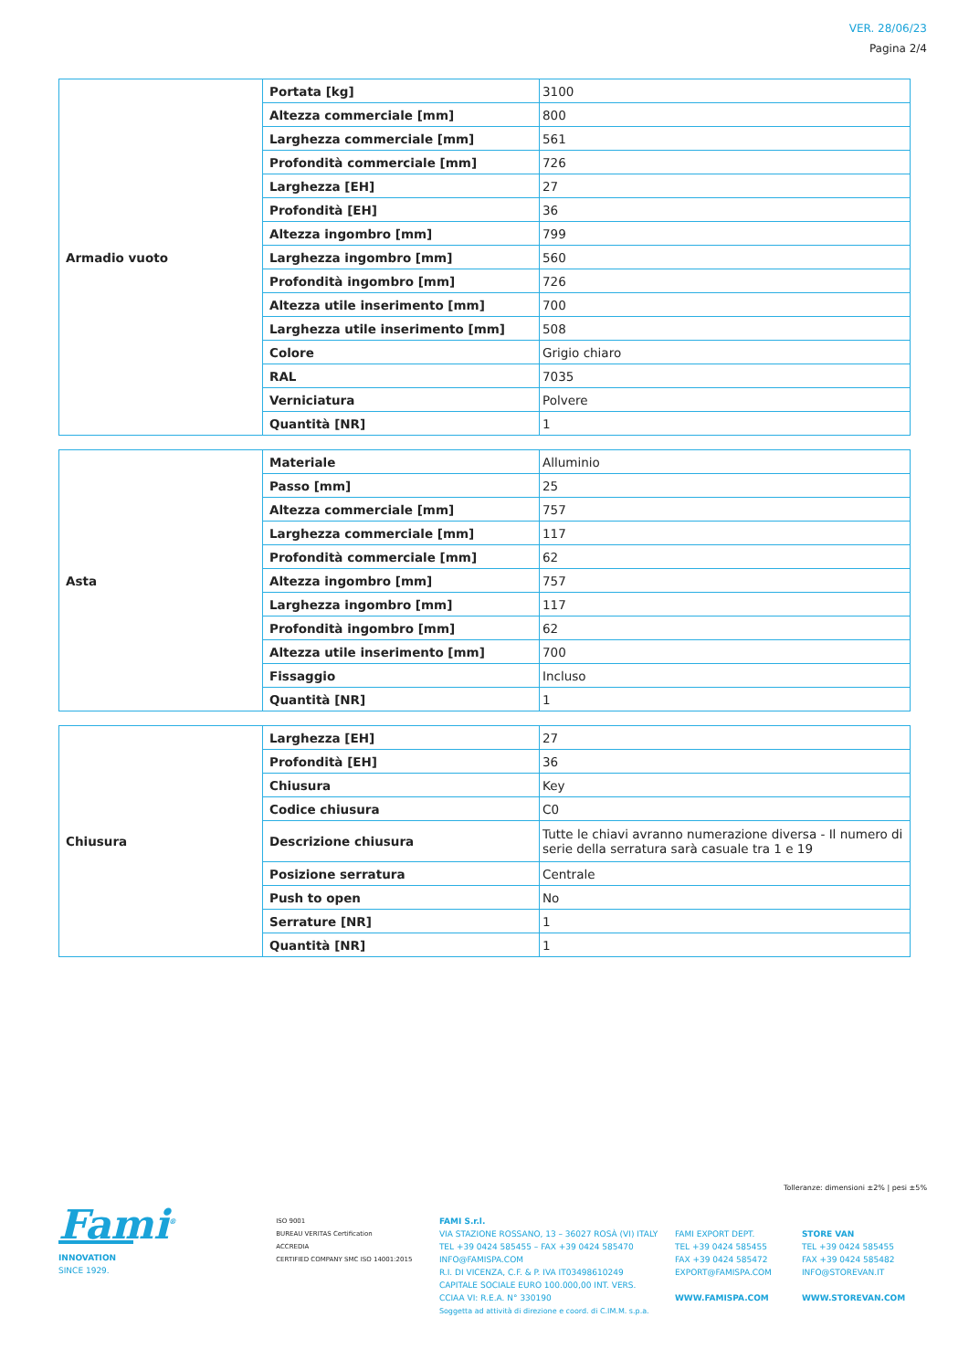VER. 28/06/23
Pagina 2/4
| Armadio vuoto | Portata [kg] | 3100 |
| | Altezza commerciale [mm] | 800 |
| | Larghezza commerciale [mm] | 561 |
| | Profondità commerciale [mm] | 726 |
| | Larghezza [EH] | 27 |
| | Profondità [EH] | 36 |
| | Altezza ingombro [mm] | 799 |
| | Larghezza ingombro [mm] | 560 |
| | Profondità ingombro [mm] | 726 |
| | Altezza utile inserimento [mm] | 700 |
| | Larghezza utile inserimento [mm] | 508 |
| | Colore | Grigio chiaro |
| | RAL | 7035 |
| | Verniciatura | Polvere |
| | Quantità [NR] | 1 |
| Asta | Materiale | Alluminio |
| | Passo [mm] | 25 |
| | Altezza commerciale [mm] | 757 |
| | Larghezza commerciale [mm] | 117 |
| | Profondità commerciale [mm] | 62 |
| | Altezza ingombro [mm] | 757 |
| | Larghezza ingombro [mm] | 117 |
| | Profondità ingombro [mm] | 62 |
| | Altezza utile inserimento [mm] | 700 |
| | Fissaggio | Incluso |
| | Quantità [NR] | 1 |
| Chiusura | Larghezza [EH] | 27 |
| | Profondità [EH] | 36 |
| | Chiusura | Key |
| | Codice chiusura | C0 |
| | Descrizione chiusura | Tutte le chiavi avranno numerazione diversa - Il numero di serie della serratura sarà casuale tra 1 e 19 |
| | Posizione serratura | Centrale |
| | Push to open | No |
| | Serrature [NR] | 1 |
| | Quantità [NR] | 1 |
Tolleranze: dimensioni ±2% | pesi ±5%
Fami<sup>®</sup>
INNOVATION
SINCE 1929.
ISO 9001
BUREAU VERITAS Certification
ACCREDIA
CERTIFIED COMPANY SMC ISO 14001:2015
FAMI S.r.l.
VIA STAZIONE ROSSANO, 13 – 36027 ROSÀ (VI) ITALY
TEL +39 0424 585455 – FAX +39 0424 585470
INFO@FAMISPA.COM
R.I. DI VICENZA, C.F. & P. IVA IT03498610249
CAPITALE SOCIALE EURO 100.000,00 INT. VERS.
CCIAA VI: R.E.A. N° 330190
Soggetta ad attività di direzione e coord. di C.IM.M. s.p.a.
FAMI EXPORT DEPT.
TEL +39 0424 585455
FAX +39 0424 585472
EXPORT@FAMISPA.COM
WWW.FAMISPA.COM
STORE VAN
TEL +39 0424 585455
FAX +39 0424 585482
INFO@STOREVAN.IT
WWW.STOREVAN.COM